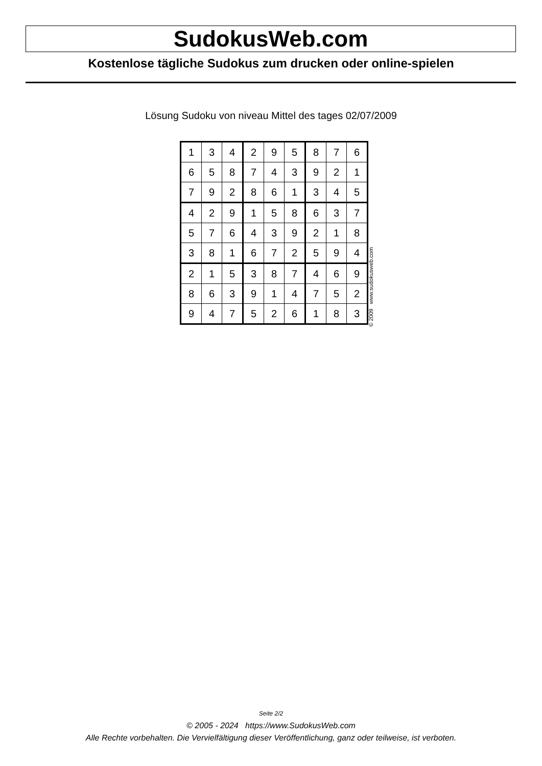SudokusWeb.com
Kostenlose tägliche Sudokus zum drucken oder online-spielen
Lösung Sudoku von niveau Mittel des tages 02/07/2009
| 1 | 3 | 4 | 2 | 9 | 5 | 8 | 7 | 6 |
| 6 | 5 | 8 | 7 | 4 | 3 | 9 | 2 | 1 |
| 7 | 9 | 2 | 8 | 6 | 1 | 3 | 4 | 5 |
| 4 | 2 | 9 | 1 | 5 | 8 | 6 | 3 | 7 |
| 5 | 7 | 6 | 4 | 3 | 9 | 2 | 1 | 8 |
| 3 | 8 | 1 | 6 | 7 | 2 | 5 | 9 | 4 |
| 2 | 1 | 5 | 3 | 8 | 7 | 4 | 6 | 9 |
| 8 | 6 | 3 | 9 | 1 | 4 | 7 | 5 | 2 |
| 9 | 4 | 7 | 5 | 2 | 6 | 1 | 8 | 3 |
© 2009 www.sudokusweb.com
Seite 2/2
© 2005 - 2024 https://www.SudokusWeb.com
Alle Rechte vorbehalten. Die Vervielfältigung dieser Veröffentlichung, ganz oder teilweise, ist verboten.